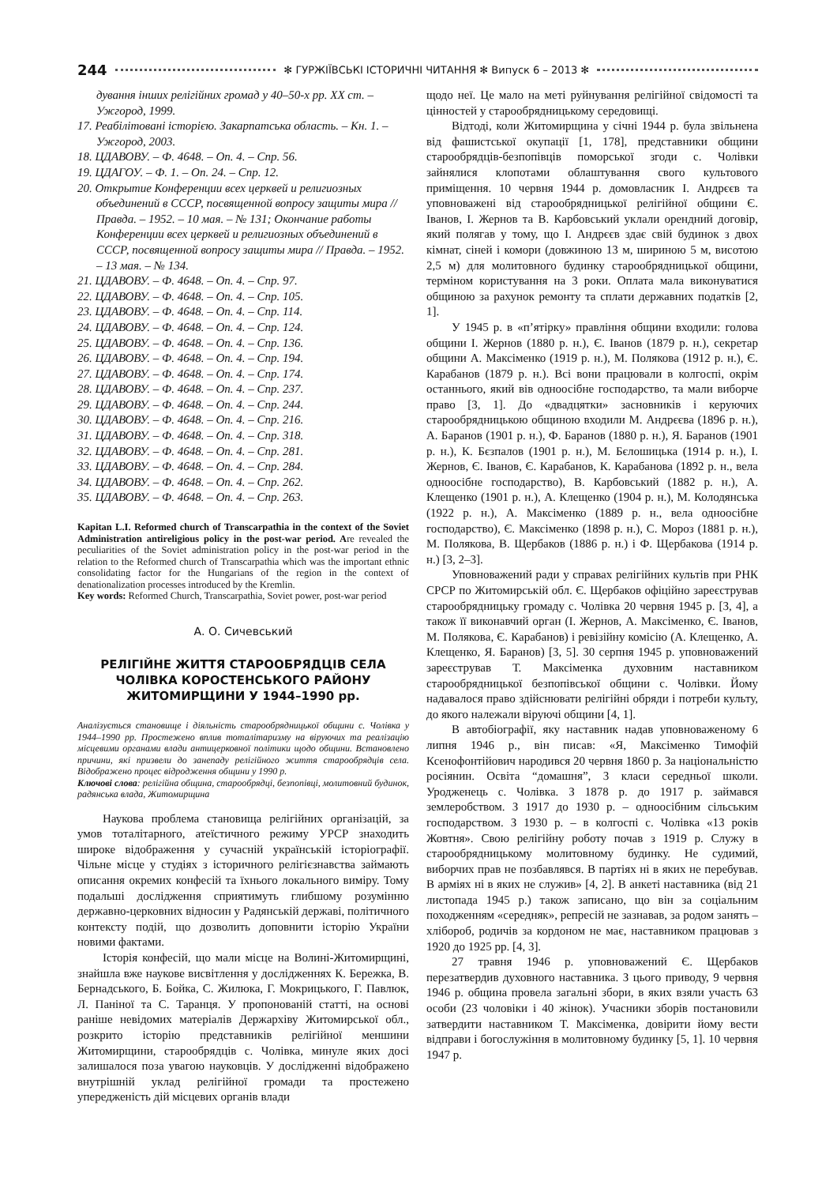244 ✻ ГУРЖІЇВСЬКІ ІСТОРИЧНІ ЧИТАННЯ ✻ Випуск 6 – 2013 ✻
дування інших релігійних громад у 40–50-х рр. ХХ ст. – Ужгород, 1999.
17. Реабілітовані історією. Закарпатська область. – Кн. 1. – Ужгород, 2003.
18. ЦДАВОВУ. – Ф. 4648. – Оп. 4. – Спр. 56.
19. ЦДАГОУ. – Ф. 1. – Оп. 24. – Спр. 12.
20. Открытие Конференции всех церквей и религиозных объединений в СССР, посвященной вопросу защиты мира // Правда. – 1952. – 10 мая. – № 131; Окончание работы Конференции всех церквей и религиозных объединений в СССР, посвященной вопросу защиты мира // Правда. – 1952. – 13 мая. – № 134.
21. ЦДАВОВУ. – Ф. 4648. – Оп. 4. – Спр. 97.
22. ЦДАВОВУ. – Ф. 4648. – Оп. 4. – Спр. 105.
23. ЦДАВОВУ. – Ф. 4648. – Оп. 4. – Спр. 114.
24. ЦДАВОВУ. – Ф. 4648. – Оп. 4. – Спр. 124.
25. ЦДАВОВУ. – Ф. 4648. – Оп. 4. – Спр. 136.
26. ЦДАВОВУ. – Ф. 4648. – Оп. 4. – Спр. 194.
27. ЦДАВОВУ. – Ф. 4648. – Оп. 4. – Спр. 174.
28. ЦДАВОВУ. – Ф. 4648. – Оп. 4. – Спр. 237.
29. ЦДАВОВУ. – Ф. 4648. – Оп. 4. – Спр. 244.
30. ЦДАВОВУ. – Ф. 4648. – Оп. 4. – Спр. 216.
31. ЦДАВОВУ. – Ф. 4648. – Оп. 4. – Спр. 318.
32. ЦДАВОВУ. – Ф. 4648. – Оп. 4. – Спр. 281.
33. ЦДАВОВУ. – Ф. 4648. – Оп. 4. – Спр. 284.
34. ЦДАВОВУ. – Ф. 4648. – Оп. 4. – Спр. 262.
35. ЦДАВОВУ. – Ф. 4648. – Оп. 4. – Спр. 263.
Kapitan L.I. Reformed church of Transcarpathia in the context of the Soviet Administration antireligious policy in the post-war period. Are revealed the peculiarities of the Soviet administration policy in the post-war period in the relation to the Reformed church of Transcarpathia which was the important ethnic consolidating factor for the Hungarians of the region in the context of denationalization processes introduced by the Kremlin.
Key words: Reformed Church, Transcarpathia, Soviet power, post-war period
А. О. Сичевський
РЕЛІГІЙНЕ ЖИТТЯ СТАРООБРЯДЦІВ СЕЛА
ЧОЛІВКА КОРОСТЕНСЬКОГО РАЙОНУ
ЖИТОМИРЩИНИ У 1944–1990 рр.
Аналізується становище і діяльність старообрядницької общини с. Чолівка у 1944–1990 рр. Простежено вплив тоталітаризму на віруючих та реалізацію місцевими органами влади антицерковної політики щодо общини. Встановлено причини, які призвели до занепаду релігійного життя старообрядців села. Відображено процес відродження общини у 1990 р.
Ключові слова: релігійна община, старообрядці, безпопівці, молитовний будинок, радянська влада, Житомирщина
Наукова проблема становища релігійних організацій, за умов тоталітарного, атеїстичного режиму УРСР знаходить широке відображення у сучасній українській історіографії. Чільне місце у студіях з історичного релігієзнавства займають описання окремих конфесій та їхнього локального виміру. Тому подальші дослідження сприятимуть глибшому розумінню державно-церковних відносин у Радянській державі, політичного контексту подій, що дозволить доповнити історію України новими фактами.
Історія конфесій, що мали місце на Волині-Житомирщині, знайшла вже наукове висвітлення у дослідженнях К. Бережка, В. Бернадського, Б. Бойка, С. Жилюка, Г. Мокрицького, Г. Павлюк, Л. Паніної та С. Таранця. У пропонованій статті, на основі раніше невідомих матеріалів Держархіву Житомирської обл., розкрито історію представників релігійної меншини Житомирщини, старообрядців с. Чолівка, минуле яких досі залишалося поза увагою науковців. У дослідженні відображено внутрішній уклад релігійної громади та простежено упередженість дій місцевих органів влади
щодо неї. Це мало на меті руйнування релігійної свідомості та цінностей у старообрядницькому середовищі.
Відтоді, коли Житомирщина у січні 1944 р. була звільнена від фашистської окупації [1, 178], представники общини старообрядців-безпопівців поморської згоди с. Чолівки зайнялися клопотами облаштування свого культового приміщення. 10 червня 1944 р. домовласник І. Андрєєв та уповноважені від старообрядницької релігійної общини Є. Іванов, І. Жернов та В. Карбовський уклали орендний договір, який полягав у тому, що І. Андрєєв здає свій будинок з двох кімнат, сіней і комори (довжиною 13 м, шириною 5 м, висотою 2,5 м) для молитовного будинку старообрядницької общини, терміном користування на 3 роки. Оплата мала виконуватися общиною за рахунок ремонту та сплати державних податків [2, 1].
У 1945 р. в «п’ятірку» правління общини входили: голова общини І. Жернов (1880 р. н.), Є. Іванов (1879 р. н.), секретар общини А. Максіменко (1919 р. н.), М. Полякова (1912 р. н.), Є. Карабанов (1879 р. н.). Всі вони працювали в колгоспі, окрім останнього, який вів одноосібне господарство, та мали виборче право [3, 1]. До «двадцятки» засновників і керуючих старообрядницькою общиною входили М. Андрєєва (1896 р. н.), А. Баранов (1901 р. н.), Ф. Баранов (1880 р. н.), Я. Баранов (1901 р. н.), К. Бєзпалов (1901 р. н.), М. Бєлошицька (1914 р. н.), І. Жернов, Є. Іванов, Є. Карабанов, К. Карабанова (1892 р. н., вела одноосібне господарство), В. Карбовський (1882 р. н.), А. Клещенко (1901 р. н.), А. Клещенко (1904 р. н.), М. Колодянська (1922 р. н.), А. Максіменко (1889 р. н., вела одноосібне господарство), Є. Максіменко (1898 р. н.), С. Мороз (1881 р. н.), М. Полякова, В. Щербаков (1886 р. н.) і Ф. Щербакова (1914 р. н.) [3, 2–3].
Уповноважений ради у справах релігійних культів при РНК СРСР по Житомирській обл. Є. Щербаков офіційно зареєстрував старообрядницьку громаду с. Чолівка 20 червня 1945 р. [3, 4], а також її виконавчий орган (І. Жернов, А. Максіменко, Є. Іванов, М. Полякова, Є. Карабанов) і ревізійну комісію (А. Клещенко, А. Клещенко, Я. Баранов) [3, 5]. 30 серпня 1945 р. уповноважений зареєстрував Т. Максіменка духовним наставником старообрядницької безпопівської общини с. Чолівки. Йому надавалося право здійснювати релігійні обряди і потреби культу, до якого належали віруючі общини [4, 1].
В автобіографії, яку наставник надав уповноваженому 6 липня 1946 р., він писав: «Я, Максіменко Тимофій Ксенофонтійович народився 20 червня 1860 р. За національністю росіянин. Освіта “домашня”, 3 класи середньої школи. Уродженець с. Чолівка. З 1878 р. до 1917 р. займався землеробством. З 1917 до 1930 р. – одноосібним сільським господарством. З 1930 р. – в колгоспі с. Чолівка «13 років Жовтня». Свою релігійну роботу почав з 1919 р. Служу в старообрядницькому молитовному будинку. Не судимий, виборчих прав не позбавлявся. В партіях ні в яких не перебував. В арміях ні в яких не служив» [4, 2]. В анкеті наставника (від 21 листопада 1945 р.) також записано, що він за соціальним походженням «середняк», репресій не зазнавав, за родом занять – хлібороб, родичів за кордоном не має, наставником працював з 1920 до 1925 рр. [4, 3].
27 травня 1946 р. уповноважений Є. Щербаков перезатвердив духовного наставника. З цього приводу, 9 червня 1946 р. община провела загальні збори, в яких взяли участь 63 особи (23 чоловіки і 40 жінок). Учасники зборів постановили затвердити наставником Т. Максіменка, довірити йому вести відправи і богослужіння в молитовному будинку [5, 1]. 10 червня 1947 р.